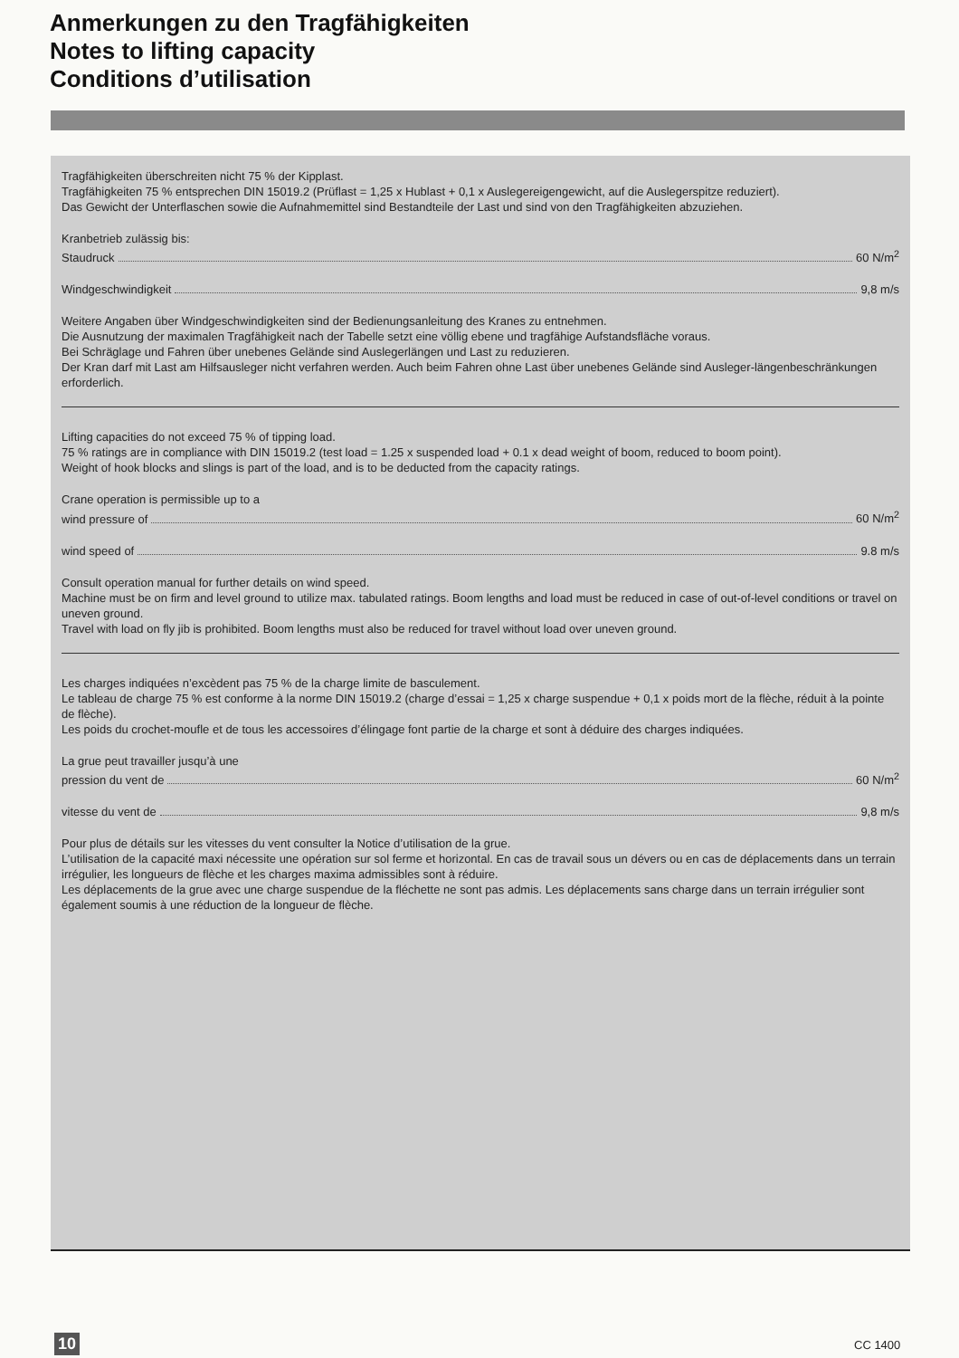Anmerkungen zu den Tragfähigkeiten
Notes to lifting capacity
Conditions d’utilisation
Tragfähigkeiten überschreiten nicht 75 % der Kipplast.
Tragfähigkeiten 75 % entsprechen DIN 15019.2 (Prüflast = 1,25 x Hublast + 0,1 x Auslegereigengewicht, auf die Auslegerspitze reduziert).
Das Gewicht der Unterflaschen sowie die Aufnahmemittel sind Bestandteile der Last und sind von den Tragfähigkeiten abzuziehen.
Kranbetrieb zulässig bis:
Staudruck 60 N/m<sup>2</sup>
Windgeschwindigkeit 9,8 m/s
Weitere Angaben über Windgeschwindigkeiten sind der Bedienungsanleitung des Kranes zu entnehmen.
Die Ausnutzung der maximalen Tragfähigkeit nach der Tabelle setzt eine völlig ebene und tragfähige Aufstandsfläche voraus.
Bei Schräglage und Fahren über unebenes Gelände sind Auslegerlängen und Last zu reduzieren.
Der Kran darf mit Last am Hilfsausleger nicht verfahren werden. Auch beim Fahren ohne Last über unebenes Gelände sind Ausleger-längenbeschränkungen erforderlich.
Lifting capacities do not exceed 75 % of tipping load.
75 % ratings are in compliance with DIN 15019.2 (test load = 1.25 x suspended load + 0.1 x dead weight of boom, reduced to boom point).
Weight of hook blocks and slings is part of the load, and is to be deducted from the capacity ratings.
Crane operation is permissible up to a
wind pressure of 60 N/m<sup>2</sup>
wind speed of 9.8 m/s
Consult operation manual for further details on wind speed.
Machine must be on firm and level ground to utilize max. tabulated ratings. Boom lengths and load must be reduced in case of out-of-level conditions or travel on uneven ground.
Travel with load on fly jib is prohibited. Boom lengths must also be reduced for travel without load over uneven ground.
Les charges indiquées n’excèdent pas 75 % de la charge limite de basculement.
Le tableau de charge 75 % est conforme à la norme DIN 15019.2 (charge d’essai = 1,25 x charge suspendue + 0,1 x poids mort de la flèche, réduit à la pointe de flèche).
Les poids du crochet-moufle et de tous les accessoires d’élingage font partie de la charge et sont à déduire des charges indiquées.
La grue peut travailler jusqu’à une
pression du vent de 60 N/m<sup>2</sup>
vitesse du vent de 9,8 m/s
Pour plus de détails sur les vitesses du vent consulter la Notice d’utilisation de la grue.
L’utilisation de la capacité maxi nécessite une opération sur sol ferme et horizontal. En cas de travail sous un dévers ou en cas de déplacements dans un terrain irrégulier, les longueurs de flèche et les charges maxima admissibles sont à réduire.
Les déplacements de la grue avec une charge suspendue de la fléchette ne sont pas admis. Les déplacements sans charge dans un terrain irrégulier sont également soumis à une réduction de la longueur de flèche.
10 CC 1400